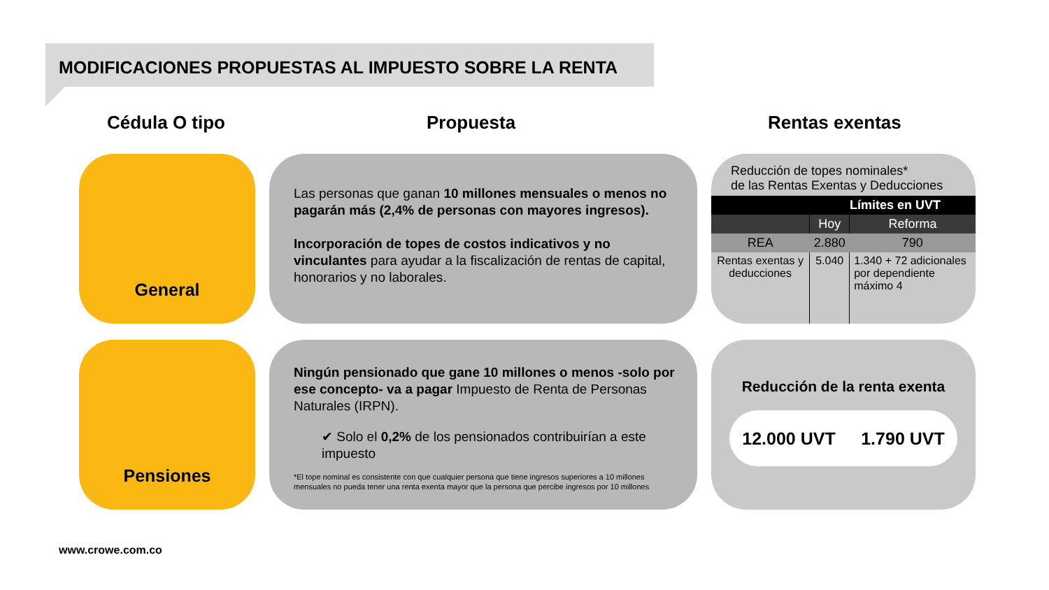MODIFICACIONES PROPUESTAS AL IMPUESTO SOBRE LA RENTA
Cédula O tipo Propuesta Rentas exentas
General
Las personas que ganan 10 millones mensuales o menos no pagarán más (2,4% de personas con mayores ingresos).
Incorporación de topes de costos indicativos y no vinculantes para ayudar a la fiscalización de rentas de capital, honorarios y no laborales.
Reducción de topes nominales*
de las Rentas Exentas y Deducciones
| Límites en UVT | | |
| | Hoy | Reforma |
| REA | 2.880 | 790 |
| Rentas exentas y deducciones | 5.040 | 1.340 + 72 adicionales por dependiente máximo 4 |
Pensiones
Ningún pensionado que gane 10 millones o menos -solo por ese concepto- va a pagar Impuesto de Renta de Personas Naturales (IRPN).
✔ Solo el 0,2% de los pensionados contribuirían a este impuesto
*El tope nominal es consistente con que cualquier persona que tiene ingresos superiores a 10 millones mensuales no pueda tener una renta exenta mayor que la persona que percibe ingresos por 10 millones
Reducción de la renta exenta
12.000 UVT 1.790 UVT
www.crowe.com.co